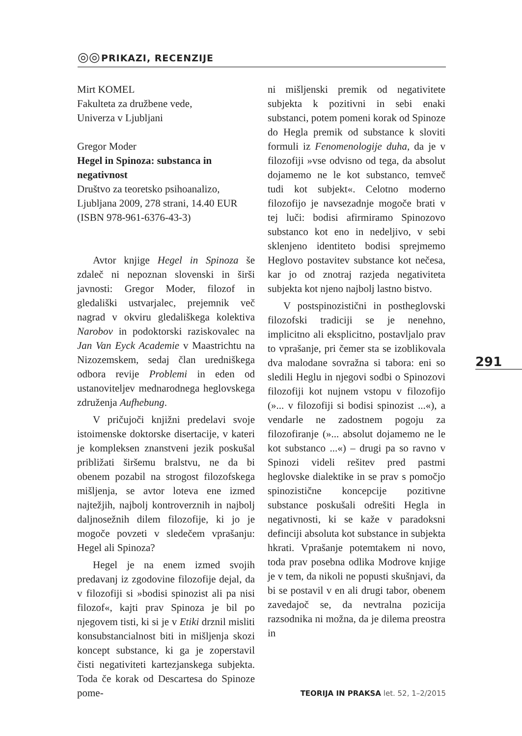◎◎
PRIKAZI, RECENZIJE
Mirt KOMEL
Fakulteta za družbene vede,
Univerza v Ljubljani
Gregor Moder
Hegel in Spinoza: substanca in negativnost
Društvo za teoretsko psihoanalizo, Ljubljana 2009, 278 strani, 14.40 EUR (ISBN 978-961-6376-43-3)
Avtor knjige Hegel in Spinoza še zdaleč ni nepoznan slovenski in širši javnosti: Gregor Moder, filozof in gledališki ustvarjalec, prejemnik več nagrad v okviru gledališkega kolektiva Narobov in podoktorski raziskovalec na Jan Van Eyck Academie v Maastrichtu na Nizozemskem, sedaj član uredniškega odbora revije Problemi in eden od ustanoviteljev mednarodnega heglovskega združenja Aufhebung.
V pričujoči knjižni predelavi svoje istoimenske doktorske disertacije, v kateri je kompleksen znanstveni jezik poskušal približati širšemu bralstvu, ne da bi obenem pozabil na strogost filozofskega mišljenja, se avtor loteva ene izmed najtežjih, najbolj kontroverznih in najbolj daljnosežnih dilem filozofije, ki jo je mogoče povzeti v sledečem vprašanju: Hegel ali Spinoza?
Hegel je na enem izmed svojih predavanj iz zgodovine filozofije dejal, da v filozofiji si »bodisi spinozist ali pa nisi filozof«, kajti prav Spinoza je bil po njegovem tisti, ki si je v Etiki drznil misliti konsubstancialnost biti in mišljenja skozi koncept substance, ki ga je zoperstavil čisti negativiteti kartezjanskega subjekta. Toda če korak od Descartesa do Spinoze pome-
ni mišljenski premik od negativitete subjekta k pozitivni in sebi enaki substanci, potem pomeni korak od Spinoze do Hegla premik od substance k sloviti formuli iz Fenomenologije duha, da je v filozofiji »vse odvisno od tega, da absolut dojamemo ne le kot substanco, temveč tudi kot subjekt«. Celotno moderno filozofijo je navsezadnje mogoče brati v tej luči: bodisi afirmiramo Spinozovo substanco kot eno in nedeljivo, v sebi sklenjeno identiteto bodisi sprejmemo Heglovo postavitev substance kot nečesa, kar jo od znotraj razjeda negativiteta subjekta kot njeno najbolj lastno bistvo.
V postspinozistični in postheglovski filozofski tradiciji se je nenehno, implicitno ali eksplicitno, postavljalo prav to vprašanje, pri čemer sta se izoblikovala dva malodane sovražna si tabora: eni so sledili Heglu in njegovi sodbi o Spinozovi filozofiji kot nujnem vstopu v filozofijo (»... v filozofiji si bodisi spinozist ...«), a vendarle ne zadostnem pogoju za filozofiranje (»... absolut dojamemo ne le kot substanco ...«) – drugi pa so ravno v Spinozi videli rešitev pred pastmi heglovske dialektike in se prav s pomočjo spinozistične koncepcije pozitivne substance poskušali odrešiti Hegla in negativnosti, ki se kaže v paradoksni definciji absoluta kot substance in subjekta hkrati. Vprašanje potemtakem ni novo, toda prav posebna odlika Modrove knjige je v tem, da nikoli ne popusti skušnjavi, da bi se postavil v en ali drugi tabor, obenem zavedajoč se, da nevtralna pozicija razsodnika ni možna, da je dilema preostra in
291
TEORIJA IN PRAKSA let. 52, 1–2/2015